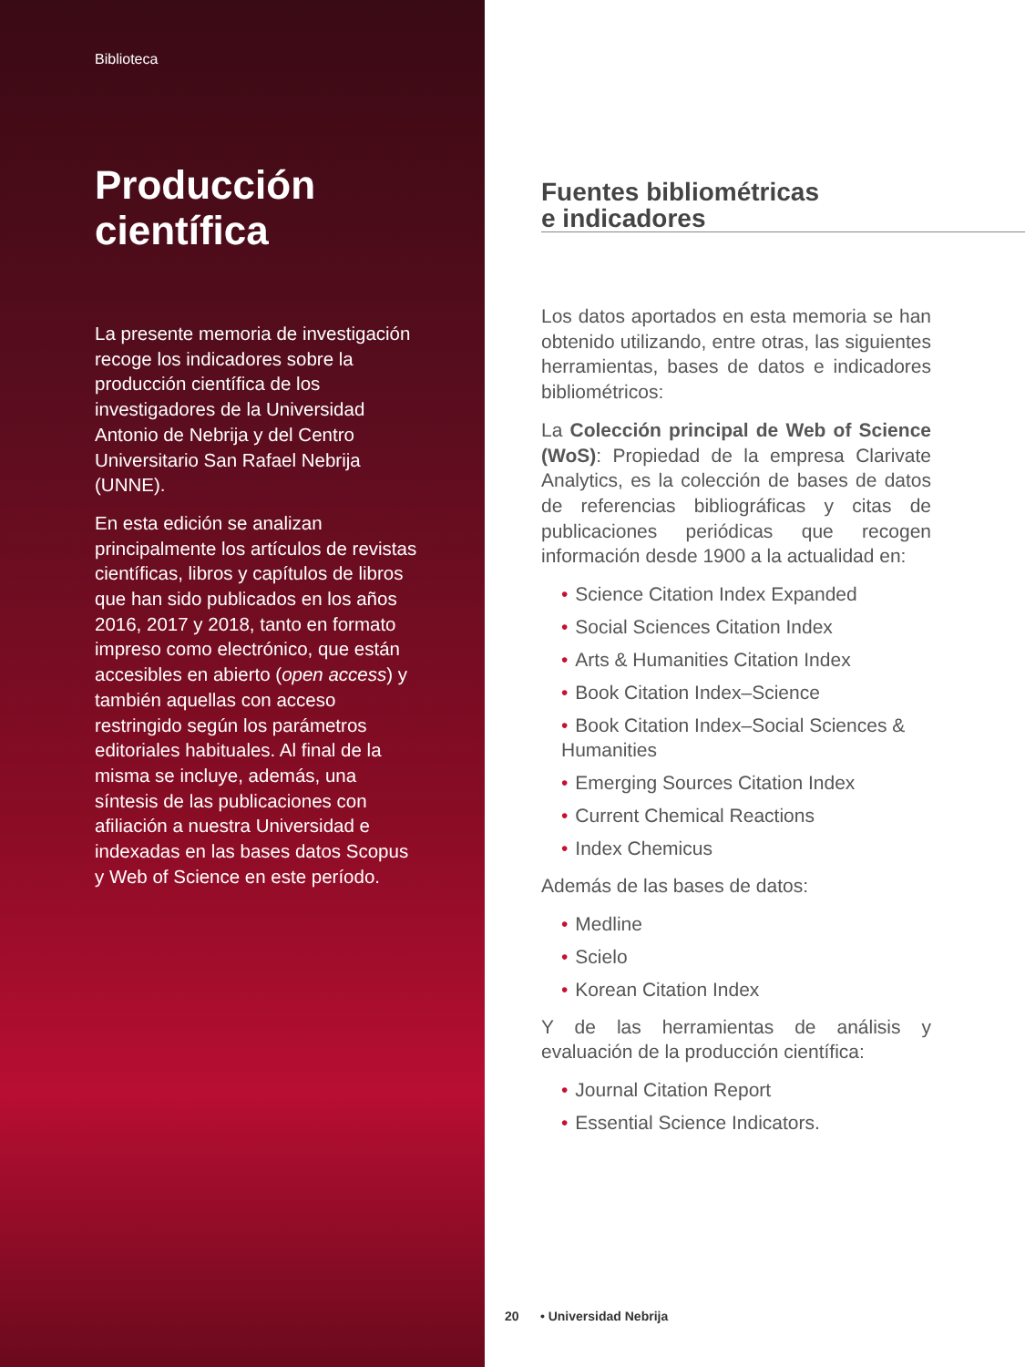Biblioteca
Producción
científica
La presente memoria de investigación recoge los indicadores sobre la producción científica de los investigadores de la Universidad Antonio de Nebrija y del Centro Universitario San Rafael Nebrija (UNNE).
En esta edición se analizan principalmente los artículos de revistas científicas, libros y capítulos de libros que han sido publicados en los años 2016, 2017 y 2018, tanto en formato impreso como electrónico, que están accesibles en abierto (open access) y también aquellas con acceso restringido según los parámetros editoriales habituales. Al final de la misma se incluye, además, una síntesis de las publicaciones con afiliación a nuestra Universidad e indexadas en las bases datos Scopus y Web of Science en este período.
Fuentes bibliométricas
e indicadores
Los datos aportados en esta memoria se han obtenido utilizando, entre otras, las siguientes herramientas, bases de datos e indicadores bibliométricos:
La Colección principal de Web of Science (WoS): Propiedad de la empresa Clarivate Analytics, es la colección de bases de datos de referencias bibliográficas y citas de publicaciones periódicas que recogen información desde 1900 a la actualidad en:
• Science Citation Index Expanded
• Social Sciences Citation Index
• Arts & Humanities Citation Index
• Book Citation Index–Science
• Book Citation Index–Social Sciences & Humanities
• Emerging Sources Citation Index
• Current Chemical Reactions
• Index Chemicus
Además de las bases de datos:
• Medline
• Scielo
• Korean Citation Index
Y de las herramientas de análisis y evaluación de la producción científica:
• Journal Citation Report
• Essential Science Indicators.
20 • Universidad Nebrija